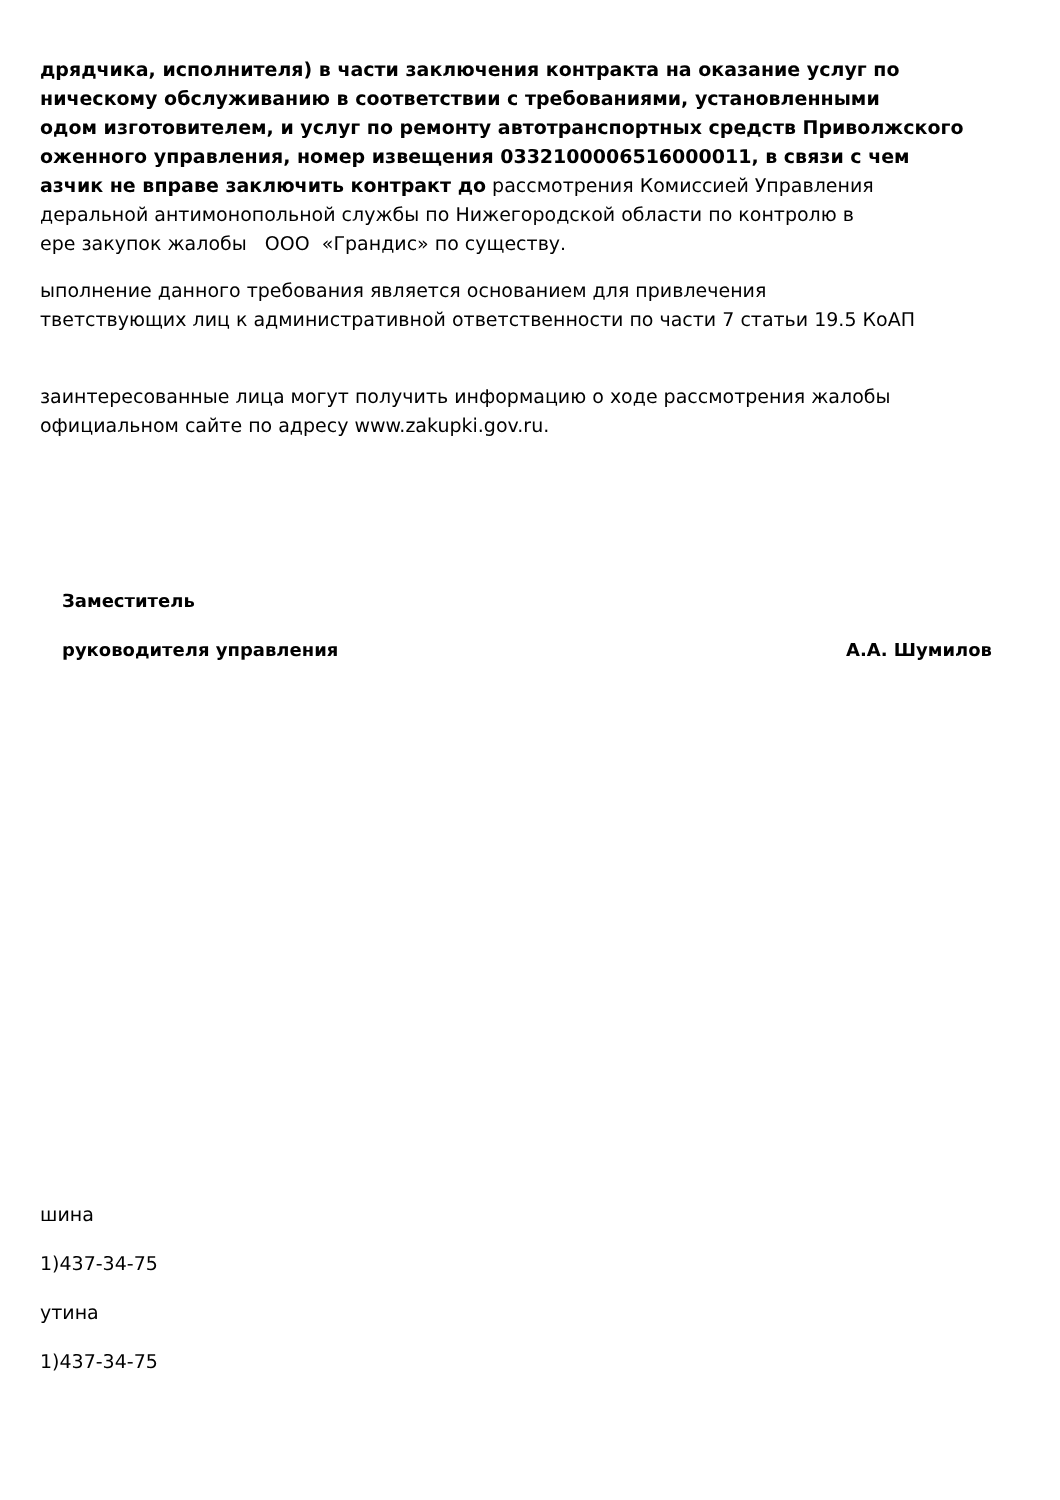дрядчика, исполнителя) в части заключения контракта на оказание услуг по
ническому обслуживанию в соответствии с требованиями, установленными
одом изготовителем, и услуг по ремонту автотранспортных средств Приволжского
оженного управления, номер извещения 0332100006516000011, в связи с чем
азчик не вправе заключить контракт до рассмотрения Комиссией Управления
деральной антимонопольной службы по Нижегородской области по контролю в
ере закупок жалобы ООО «Грандис» по существу.
ыполнение данного требования является основанием для привлечения
тветствующих лиц к административной ответственности по части 7 статьи 19.5 КоАП
заинтересованные лица могут получить информацию о ходе рассмотрения жалобы
официальном сайте по адресу www.zakupki.gov.ru.
Заместитель
руководителя управления А.А. Шумилов
шина
1)437-34-75
утина
1)437-34-75